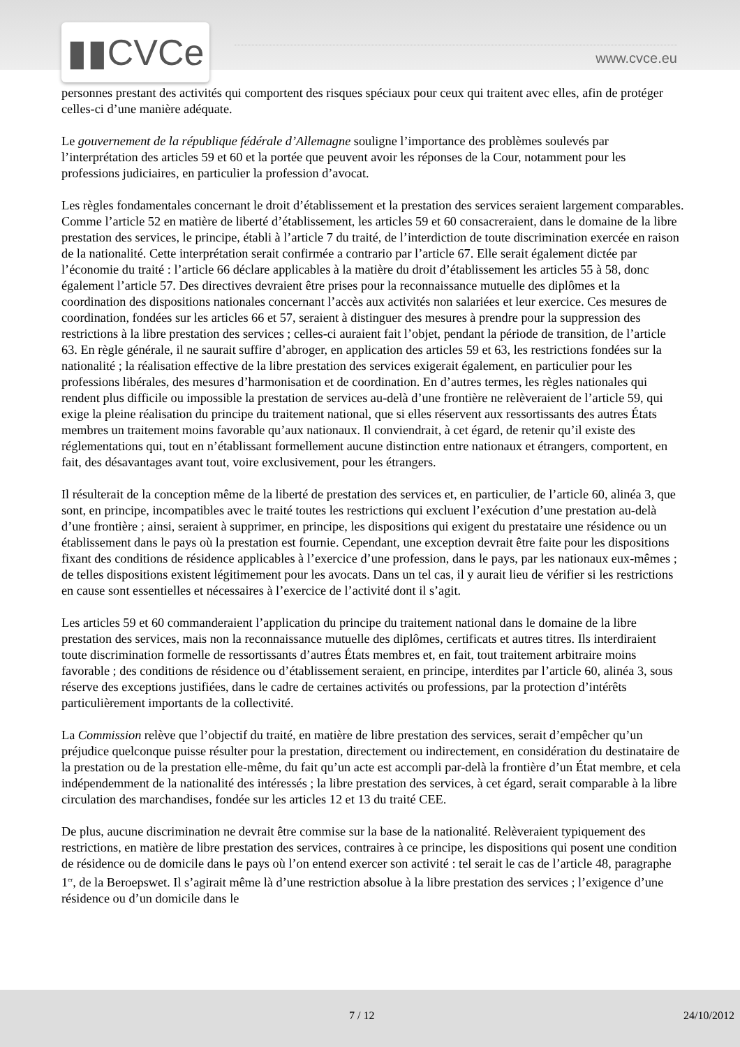▮▮CVCe www.cvce.eu
personnes prestant des activités qui comportent des risques spéciaux pour ceux qui traitent avec elles, afin de protéger celles-ci d’une manière adéquate.
Le gouvernement de la république fédérale d’Allemagne souligne l’importance des problèmes soulevés par l’interprétation des articles 59 et 60 et la portée que peuvent avoir les réponses de la Cour, notamment pour les professions judiciaires, en particulier la profession d’avocat.
Les règles fondamentales concernant le droit d’établissement et la prestation des services seraient largement comparables. Comme l’article 52 en matière de liberté d’établissement, les articles 59 et 60 consacreraient, dans le domaine de la libre prestation des services, le principe, établi à l’article 7 du traité, de l’interdiction de toute discrimination exercée en raison de la nationalité. Cette interprétation serait confirmée a contrario par l’article 67. Elle serait également dictée par l’économie du traité : l’article 66 déclare applicables à la matière du droit d’établissement les articles 55 à 58, donc également l’article 57. Des directives devraient être prises pour la reconnaissance mutuelle des diplômes et la coordination des dispositions nationales concernant l’accès aux activités non salariées et leur exercice. Ces mesures de coordination, fondées sur les articles 66 et 57, seraient à distinguer des mesures à prendre pour la suppression des restrictions à la libre prestation des services ; celles-ci auraient fait l’objet, pendant la période de transition, de l’article 63. En règle générale, il ne saurait suffire d’abroger, en application des articles 59 et 63, les restrictions fondées sur la nationalité ; la réalisation effective de la libre prestation des services exigerait également, en particulier pour les professions libérales, des mesures d’harmonisation et de coordination. En d’autres termes, les règles nationales qui rendent plus difficile ou impossible la prestation de services au-delà d’une frontière ne relèveraient de l’article 59, qui exige la pleine réalisation du principe du traitement national, que si elles réservent aux ressortissants des autres États membres un traitement moins favorable qu’aux nationaux. Il conviendrait, à cet égard, de retenir qu’il existe des réglementations qui, tout en n’établissant formellement aucune distinction entre nationaux et étrangers, comportent, en fait, des désavantages avant tout, voire exclusivement, pour les étrangers.
Il résulterait de la conception même de la liberté de prestation des services et, en particulier, de l’article 60, alinéa 3, que sont, en principe, incompatibles avec le traité toutes les restrictions qui excluent l’exécution d’une prestation au-delà d’une frontière ; ainsi, seraient à supprimer, en principe, les dispositions qui exigent du prestataire une résidence ou un établissement dans le pays où la prestation est fournie. Cependant, une exception devrait être faite pour les dispositions fixant des conditions de résidence applicables à l’exercice d’une profession, dans le pays, par les nationaux eux-mêmes ; de telles dispositions existent légitimement pour les avocats. Dans un tel cas, il y aurait lieu de vérifier si les restrictions en cause sont essentielles et nécessaires à l’exercice de l’activité dont il s’agit.
Les articles 59 et 60 commanderaient l’application du principe du traitement national dans le domaine de la libre prestation des services, mais non la reconnaissance mutuelle des diplômes, certificats et autres titres. Ils interdiraient toute discrimination formelle de ressortissants d’autres États membres et, en fait, tout traitement arbitraire moins favorable ; des conditions de résidence ou d’établissement seraient, en principe, interdites par l’article 60, alinéa 3, sous réserve des exceptions justifiées, dans le cadre de certaines activités ou professions, par la protection d’intérêts particulièrement importants de la collectivité.
La Commission relève que l’objectif du traité, en matière de libre prestation des services, serait d’empêcher qu’un préjudice quelconque puisse résulter pour la prestation, directement ou indirectement, en considération du destinataire de la prestation ou de la prestation elle-même, du fait qu’un acte est accompli par-delà la frontière d’un État membre, et cela indépendemment de la nationalité des intéressés ; la libre prestation des services, à cet égard, serait comparable à la libre circulation des marchandises, fondée sur les articles 12 et 13 du traité CEE.
De plus, aucune discrimination ne devrait être commise sur la base de la nationalité. Relèveraient typiquement des restrictions, en matière de libre prestation des services, contraires à ce principe, les dispositions qui posent une condition de résidence ou de domicile dans le pays où l’on entend exercer son activité : tel serait le cas de l’article 48, paragraphe 1<sup>er</sup>, de la Beroepswet. Il s’agirait même là d’une restriction absolue à la libre prestation des services ; l’exigence d’une résidence ou d’un domicile dans le
7 / 12 24/10/2012